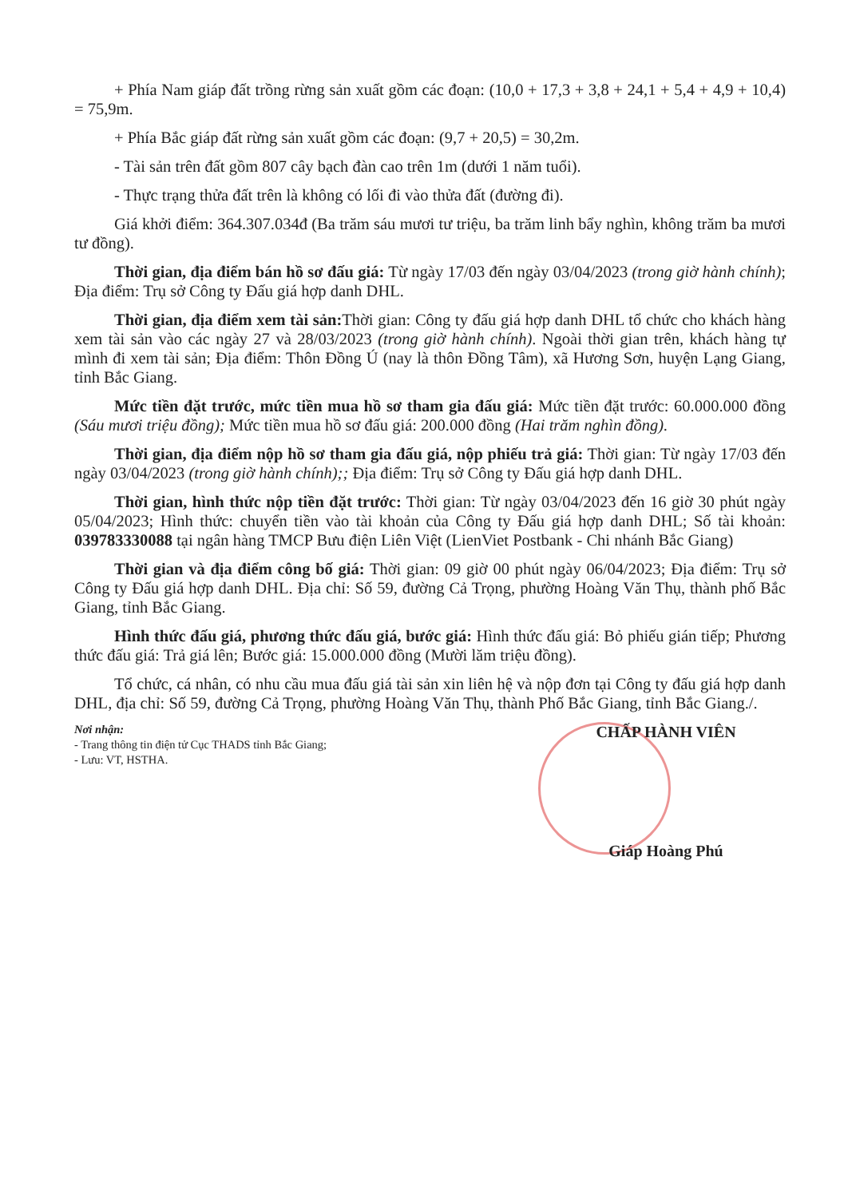+ Phía Nam giáp đất trồng rừng sản xuất gồm các đoạn: (10,0 + 17,3 + 3,8 + 24,1 + 5,4 + 4,9 + 10,4) = 75,9m.
+ Phía Bắc giáp đất rừng sản xuất gồm các đoạn: (9,7 + 20,5) = 30,2m.
- Tài sản trên đất gồm 807 cây bạch đàn cao trên 1m (dưới 1 năm tuổi).
- Thực trạng thửa đất trên là không có lối đi vào thửa đất (đường đi).
Giá khởi điểm: 364.307.034đ (Ba trăm sáu mươi tư triệu, ba trăm linh bẩy nghìn, không trăm ba mươi tư đồng).
Thời gian, địa điểm bán hồ sơ đấu giá: Từ ngày 17/03 đến ngày 03/04/2023 (trong giờ hành chính); Địa điểm: Trụ sở Công ty Đấu giá hợp danh DHL.
Thời gian, địa điểm xem tài sản: Thời gian: Công ty đấu giá hợp danh DHL tổ chức cho khách hàng xem tài sản vào các ngày 27 và 28/03/2023 (trong giờ hành chính). Ngoài thời gian trên, khách hàng tự mình đi xem tài sản; Địa điểm: Thôn Đồng Ú (nay là thôn Đồng Tâm), xã Hương Sơn, huyện Lạng Giang, tỉnh Bắc Giang.
Mức tiền đặt trước, mức tiền mua hồ sơ tham gia đấu giá: Mức tiền đặt trước: 60.000.000 đồng (Sáu mươi triệu đồng); Mức tiền mua hồ sơ đấu giá: 200.000 đồng (Hai trăm nghìn đồng).
Thời gian, địa điểm nộp hồ sơ tham gia đấu giá, nộp phiếu trả giá: Thời gian: Từ ngày 17/03 đến ngày 03/04/2023 (trong giờ hành chính);; Địa điểm: Trụ sở Công ty Đấu giá hợp danh DHL.
Thời gian, hình thức nộp tiền đặt trước: Thời gian: Từ ngày 03/04/2023 đến 16 giờ 30 phút ngày 05/04/2023; Hình thức: chuyển tiền vào tài khoản của Công ty Đấu giá hợp danh DHL; Số tài khoản: 039783330088 tại ngân hàng TMCP Bưu điện Liên Việt (LienViet Postbank - Chi nhánh Bắc Giang)
Thời gian và địa điểm công bố giá: Thời gian: 09 giờ 00 phút ngày 06/04/2023; Địa điểm: Trụ sở Công ty Đấu giá hợp danh DHL. Địa chỉ: Số 59, đường Cả Trọng, phường Hoàng Văn Thụ, thành phố Bắc Giang, tỉnh Bắc Giang.
Hình thức đấu giá, phương thức đấu giá, bước giá: Hình thức đấu giá: Bỏ phiếu gián tiếp; Phương thức đấu giá: Trả giá lên; Bước giá: 15.000.000 đồng (Mười lăm triệu đồng).
Tổ chức, cá nhân, có nhu cầu mua đấu giá tài sản xin liên hệ và nộp đơn tại Công ty đấu giá hợp danh DHL, địa chỉ: Số 59, đường Cả Trọng, phường Hoàng Văn Thụ, thành Phố Bắc Giang, tỉnh Bắc Giang./.
Nơi nhận:
- Trang thông tin điện tử Cục THADS tỉnh Bắc Giang;
- Lưu: VT, HSTHA.
CHẤP HÀNH VIÊN
Giáp Hoàng Phú